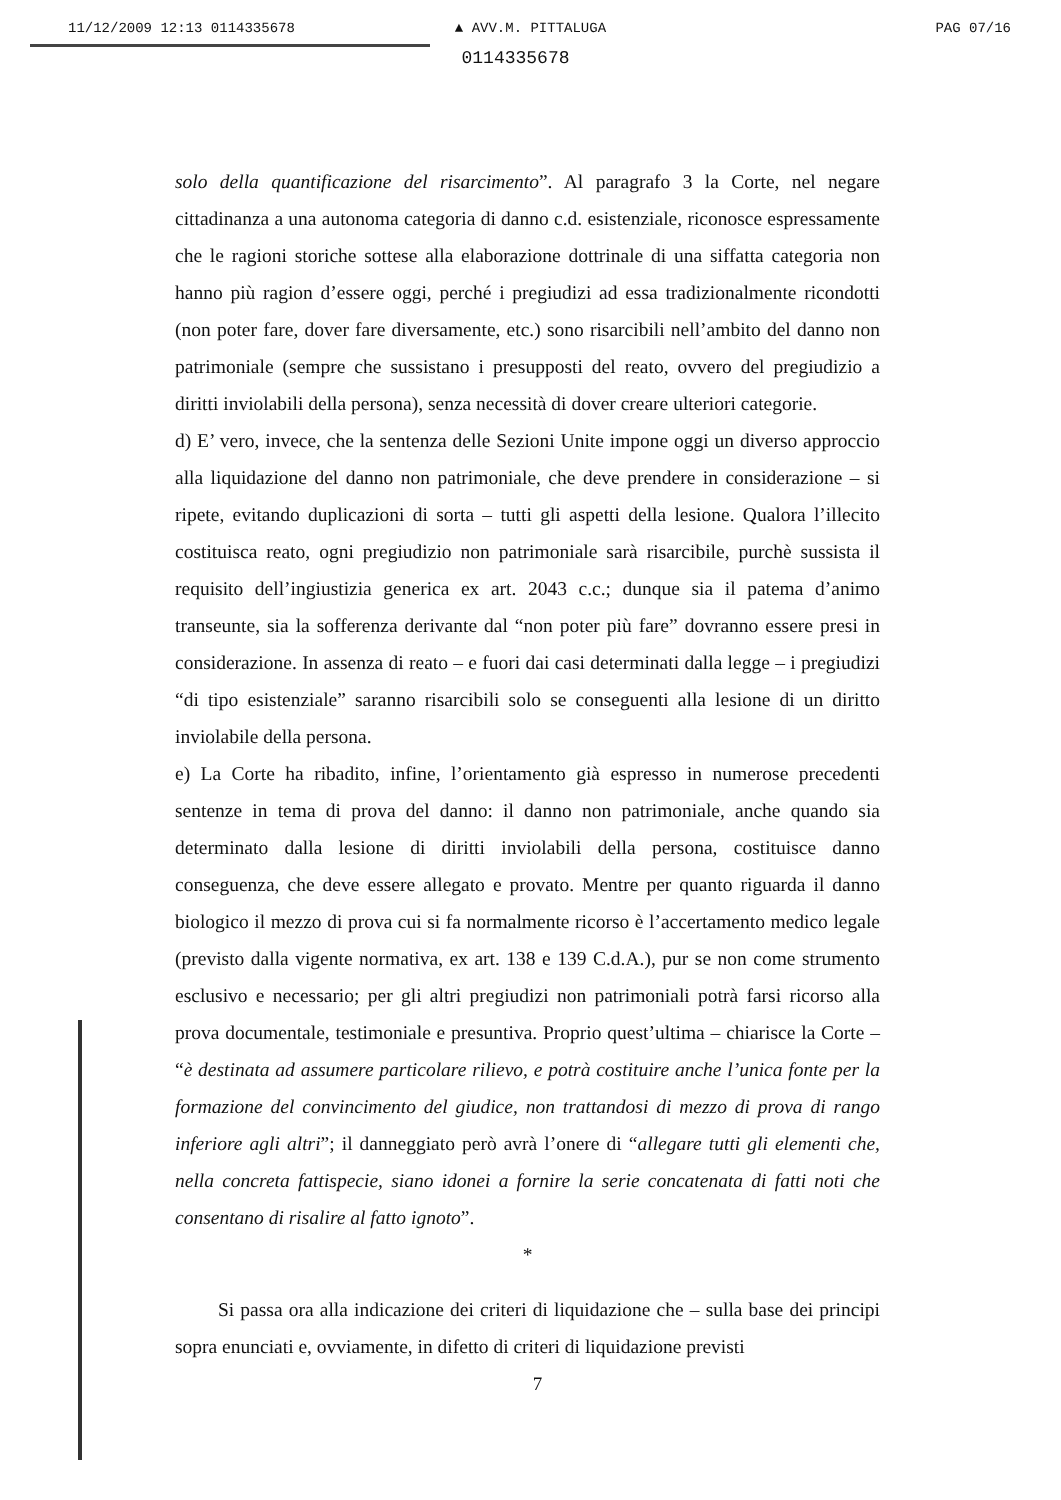11/12/2009 12:13 0114335678 ▲ AVV.M. PITTALUGA PAG 07/16
0114335678
solo della quantificazione del risarcimento”. Al paragrafo 3 la Corte, nel negare cittadinanza a una autonoma categoria di danno c.d. esistenziale, riconosce espressamente che le ragioni storiche sottese alla elaborazione dottrinale di una siffatta categoria non hanno più ragion d’essere oggi, perché i pregiudizi ad essa tradizionalmente ricondotti (non poter fare, dover fare diversamente, etc.) sono risarcibili nell’ambito del danno non patrimoniale (sempre che sussistano i presupposti del reato, ovvero del pregiudizio a diritti inviolabili della persona), senza necessità di dover creare ulteriori categorie.
d) E’ vero, invece, che la sentenza delle Sezioni Unite impone oggi un diverso approccio alla liquidazione del danno non patrimoniale, che deve prendere in considerazione – si ripete, evitando duplicazioni di sorta – tutti gli aspetti della lesione. Qualora l’illecito costituisca reato, ogni pregiudizio non patrimoniale sarà risarcibile, purchè sussista il requisito dell’ingiustizia generica ex art. 2043 c.c.; dunque sia il patema d’animo transeunte, sia la sofferenza derivante dal “non poter più fare” dovranno essere presi in considerazione. In assenza di reato – e fuori dai casi determinati dalla legge – i pregiudizi “di tipo esistenziale” saranno risarcibili solo se conseguenti alla lesione di un diritto inviolabile della persona.
e) La Corte ha ribadito, infine, l’orientamento già espresso in numerose precedenti sentenze in tema di prova del danno: il danno non patrimoniale, anche quando sia determinato dalla lesione di diritti inviolabili della persona, costituisce danno conseguenza, che deve essere allegato e provato. Mentre per quanto riguarda il danno biologico il mezzo di prova cui si fa normalmente ricorso è l’accertamento medico legale (previsto dalla vigente normativa, ex art. 138 e 139 C.d.A.), pur se non come strumento esclusivo e necessario; per gli altri pregiudizi non patrimoniali potrà farsi ricorso alla prova documentale, testimoniale e presuntiva. Proprio quest’ultima – chiarisce la Corte – “è destinata ad assumere particolare rilievo, e potrà costituire anche l’unica fonte per la formazione del convincimento del giudice, non trattandosi di mezzo di prova di rango inferiore agli altri”; il danneggiato però avrà l’onere di “allegare tutti gli elementi che, nella concreta fattispecie, siano idonei a fornire la serie concatenata di fatti noti che consentano di risalire al fatto ignoto”.
*
Si passa ora alla indicazione dei criteri di liquidazione che – sulla base dei principi sopra enunciati e, ovviamente, in difetto di criteri di liquidazione previsti
7